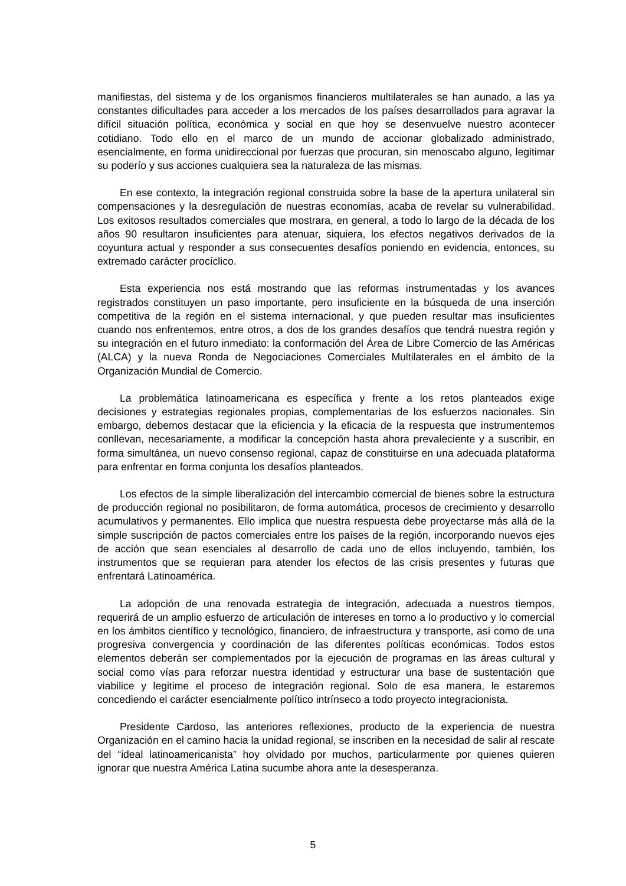manifiestas, del sistema y de los organismos financieros multilaterales se han aunado, a las ya constantes dificultades para acceder a los mercados de los países desarrollados para agravar la difícil situación política, económica y social en que hoy se desenvuelve nuestro acontecer cotidiano. Todo ello en el marco de un mundo de accionar globalizado administrado, esencialmente, en forma unidireccional por fuerzas que procuran, sin menoscabo alguno, legitimar su poderío y sus acciones cualquiera sea la naturaleza de las mismas.
En ese contexto, la integración regional construida sobre la base de la apertura unilateral sin compensaciones y la desregulación de nuestras economías, acaba de revelar su vulnerabilidad. Los exitosos resultados comerciales que mostrara, en general, a todo lo largo de la década de los años 90 resultaron insuficientes para atenuar, siquiera, los efectos negativos derivados de la coyuntura actual y responder a sus consecuentes desafíos poniendo en evidencia, entonces, su extremado carácter procíclico.
Esta experiencia nos está mostrando que las reformas instrumentadas y los avances registrados constituyen un paso importante, pero insuficiente en la búsqueda de una inserción competitiva de la región en el sistema internacional, y que pueden resultar mas insuficientes cuando nos enfrentemos, entre otros, a dos de los grandes desafíos que tendrá nuestra región y su integración en el futuro inmediato: la conformación del Área de Libre Comercio de las Américas (ALCA) y la nueva Ronda de Negociaciones Comerciales Multilaterales en el ámbito de la Organización Mundial de Comercio.
La problemática latinoamericana es específica y frente a los retos planteados exige decisiones y estrategias regionales propias, complementarias de los esfuerzos nacionales. Sin embargo, debemos destacar que la eficiencia y la eficacia de la respuesta que instrumentemos conllevan, necesariamente, a modificar la concepción hasta ahora prevaleciente y a suscribir, en forma simultánea, un nuevo consenso regional, capaz de constituirse en una adecuada plataforma para enfrentar en forma conjunta los desafíos planteados.
Los efectos de la simple liberalización del intercambio comercial de bienes sobre la estructura de producción regional no posibilitaron, de forma automática, procesos de crecimiento y desarrollo acumulativos y permanentes. Ello implica que nuestra respuesta debe proyectarse más allá de la simple suscripción de pactos comerciales entre los países de la región, incorporando nuevos ejes de acción que sean esenciales al desarrollo de cada uno de ellos incluyendo, también, los instrumentos que se requieran para atender los efectos de las crisis presentes y futuras que enfrentará Latinoamérica.
La adopción de una renovada estrategia de integración, adecuada a nuestros tiempos, requerirá de un amplio esfuerzo de articulación de intereses en torno a lo productivo y lo comercial en los ámbitos científico y tecnológico, financiero, de infraestructura y transporte, así como de una progresiva convergencia y coordinación de las diferentes políticas económicas. Todos estos elementos deberán ser complementados por la ejecución de programas en las áreas cultural y social como vías para reforzar nuestra identidad y estructurar una base de sustentación que viabilice y legitime el proceso de integración regional. Solo de esa manera, le estaremos concediendo el carácter esencialmente político intrínseco a todo proyecto integracionista.
Presidente Cardoso, las anteriores reflexiones, producto de la experiencia de nuestra Organización en el camino hacia la unidad regional, se inscriben en la necesidad de salir al rescate del “ideal latinoamericanista” hoy olvidado por muchos, particularmente por quienes quieren ignorar que nuestra América Latina sucumbe ahora ante la desesperanza.
5